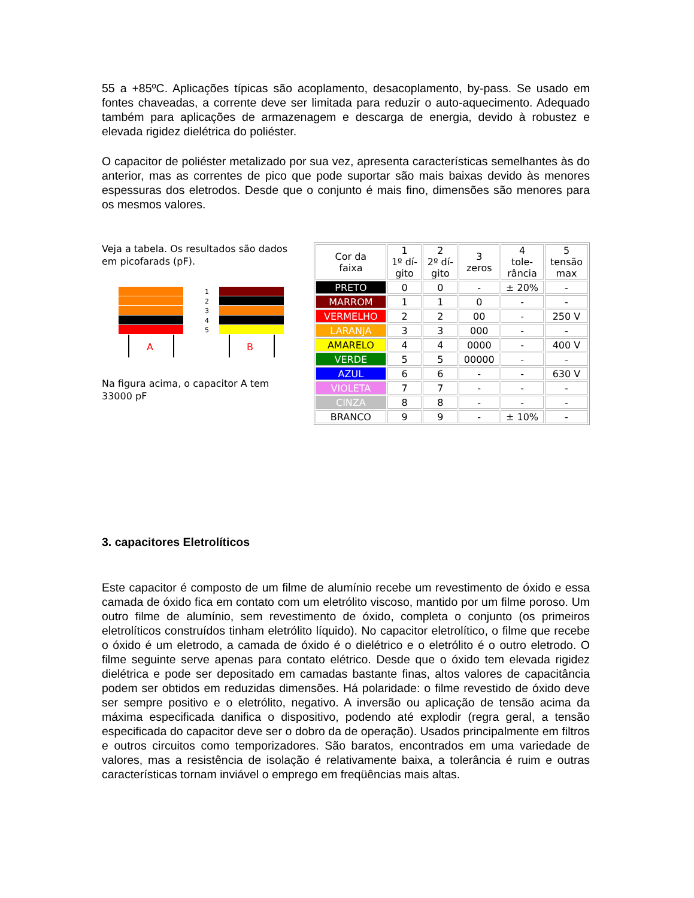55 a +85ºC. Aplicações típicas são acoplamento, desacoplamento, by-pass. Se usado em fontes chaveadas, a corrente deve ser limitada para reduzir o auto-aquecimento. Adequado também para aplicações de armazenagem e descarga de energia, devido à robustez e elevada rigidez dielétrica do poliéster.
O capacitor de poliéster metalizado por sua vez, apresenta características semelhantes às do anterior, mas as correntes de pico que pode suportar são mais baixas devido às menores espessuras dos eletrodos. Desde que o conjunto é mais fino, dimensões são menores para os mesmos valores.
Veja a tabela. Os resultados são dados em picofarads (pF).
A
1
2
3
4
5
B
Na figura acima, o capacitor A tem 33000 pF
| Cor da faixa | 1 1º dí- gito | 2 2º dí- gito | 3 zeros | 4 tole- rância | 5 tensão max |
| --- | --- | --- | --- | --- | --- |
| PRETO | 0 | 0 | - | ± 20% | - |
| MARROM | 1 | 1 | 0 | - | - |
| VERMELHO | 2 | 2 | 00 | - | 250 V |
| LARANJA | 3 | 3 | 000 | - | - |
| AMARELO | 4 | 4 | 0000 | - | 400 V |
| VERDE | 5 | 5 | 00000 | - | - |
| AZUL | 6 | 6 | - | - | 630 V |
| VIOLETA | 7 | 7 | - | - | - |
| CINZA | 8 | 8 | - | - | - |
| BRANCO | 9 | 9 | - | ± 10% | - |
3. capacitores Eletrolíticos
Este capacitor é composto de um filme de alumínio recebe um revestimento de óxido e essa camada de óxido fica em contato com um eletrólito viscoso, mantido por um filme poroso. Um outro filme de alumínio, sem revestimento de óxido, completa o conjunto (os primeiros eletrolíticos construídos tinham eletrólito líquido). No capacitor eletrolítico, o filme que recebe o óxido é um eletrodo, a camada de óxido é o dielétrico e o eletrólito é o outro eletrodo. O filme seguinte serve apenas para contato elétrico. Desde que o óxido tem elevada rigidez dielétrica e pode ser depositado em camadas bastante finas, altos valores de capacitância podem ser obtidos em reduzidas dimensões. Há polaridade: o filme revestido de óxido deve ser sempre positivo e o eletrólito, negativo. A inversão ou aplicação de tensão acima da máxima especificada danifica o dispositivo, podendo até explodir (regra geral, a tensão especificada do capacitor deve ser o dobro da de operação). Usados principalmente em filtros e outros circuitos como temporizadores. São baratos, encontrados em uma variedade de valores, mas a resistência de isolação é relativamente baixa, a tolerância é ruim e outras características tornam inviável o emprego em freqüências mais altas.